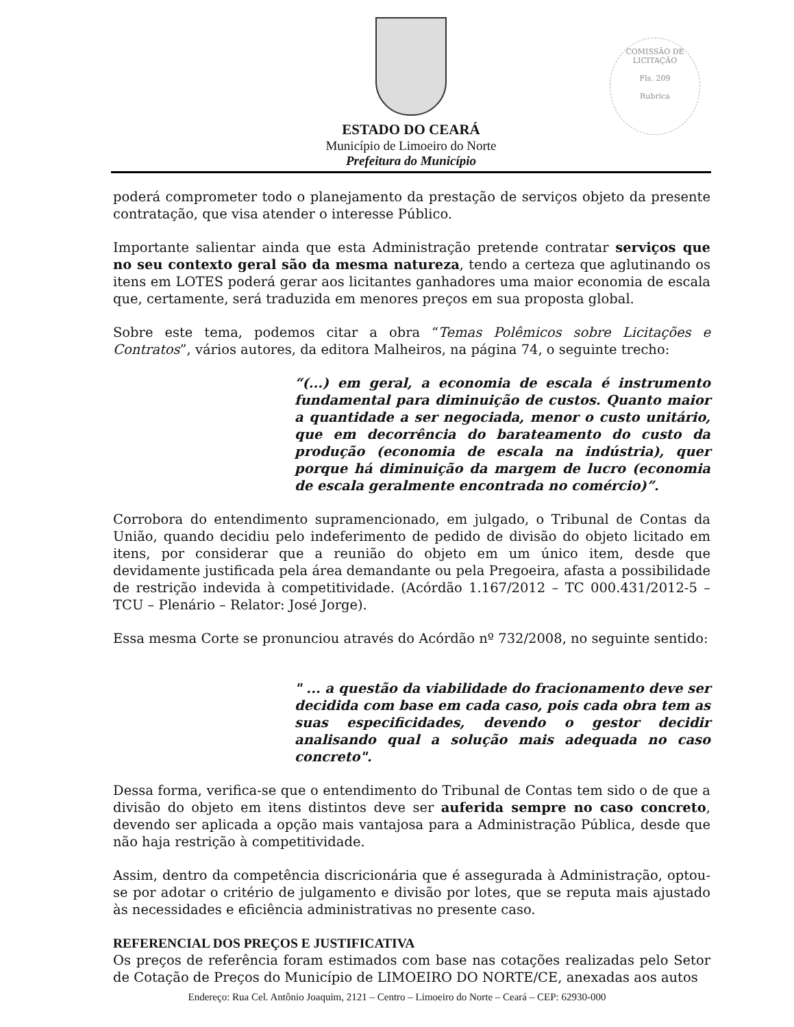COMISSÃO DE LICITAÇÃO
Fls. 209
Rubrica
ESTADO DO CEARÁ
Município de Limoeiro do Norte
Prefeitura do Município
poderá comprometer todo o planejamento da prestação de serviços objeto da presente contratação, que visa atender o interesse Público.
Importante salientar ainda que esta Administração pretende contratar serviços que no seu contexto geral são da mesma natureza, tendo a certeza que aglutinando os itens em LOTES poderá gerar aos licitantes ganhadores uma maior economia de escala que, certamente, será traduzida em menores preços em sua proposta global.
Sobre este tema, podemos citar a obra “Temas Polêmicos sobre Licitações e Contratos”, vários autores, da editora Malheiros, na página 74, o seguinte trecho:
“(...) em geral, a economia de escala é instrumento fundamental para diminuição de custos. Quanto maior a quantidade a ser negociada, menor o custo unitário, que em decorrência do barateamento do custo da produção (economia de escala na indústria), quer porque há diminuição da margem de lucro (economia de escala geralmente encontrada no comércio)”.
Corrobora do entendimento supramencionado, em julgado, o Tribunal de Contas da União, quando decidiu pelo indeferimento de pedido de divisão do objeto licitado em itens, por considerar que a reunião do objeto em um único item, desde que devidamente justificada pela área demandante ou pela Pregoeira, afasta a possibilidade de restrição indevida à competitividade. (Acórdão 1.167/2012 – TC 000.431/2012-5 – TCU – Plenário – Relator: José Jorge).
Essa mesma Corte se pronunciou através do Acórdão nº 732/2008, no seguinte sentido:
" ... a questão da viabilidade do fracionamento deve ser decidida com base em cada caso, pois cada obra tem as suas especificidades, devendo o gestor decidir analisando qual a solução mais adequada no caso concreto".
Dessa forma, verifica-se que o entendimento do Tribunal de Contas tem sido o de que a divisão do objeto em itens distintos deve ser auferida sempre no caso concreto, devendo ser aplicada a opção mais vantajosa para a Administração Pública, desde que não haja restrição à competitividade.
Assim, dentro da competência discricionária que é assegurada à Administração, optou-se por adotar o critério de julgamento e divisão por lotes, que se reputa mais ajustado às necessidades e eficiência administrativas no presente caso.
REFERENCIAL DOS PREÇOS E JUSTIFICATIVA
Os preços de referência foram estimados com base nas cotações realizadas pelo Setor de Cotação de Preços do Município de LIMOEIRO DO NORTE/CE, anexadas aos autos
Endereço: Rua Cel. Antônio Joaquim, 2121 – Centro – Limoeiro do Norte – Ceará – CEP: 62930-000